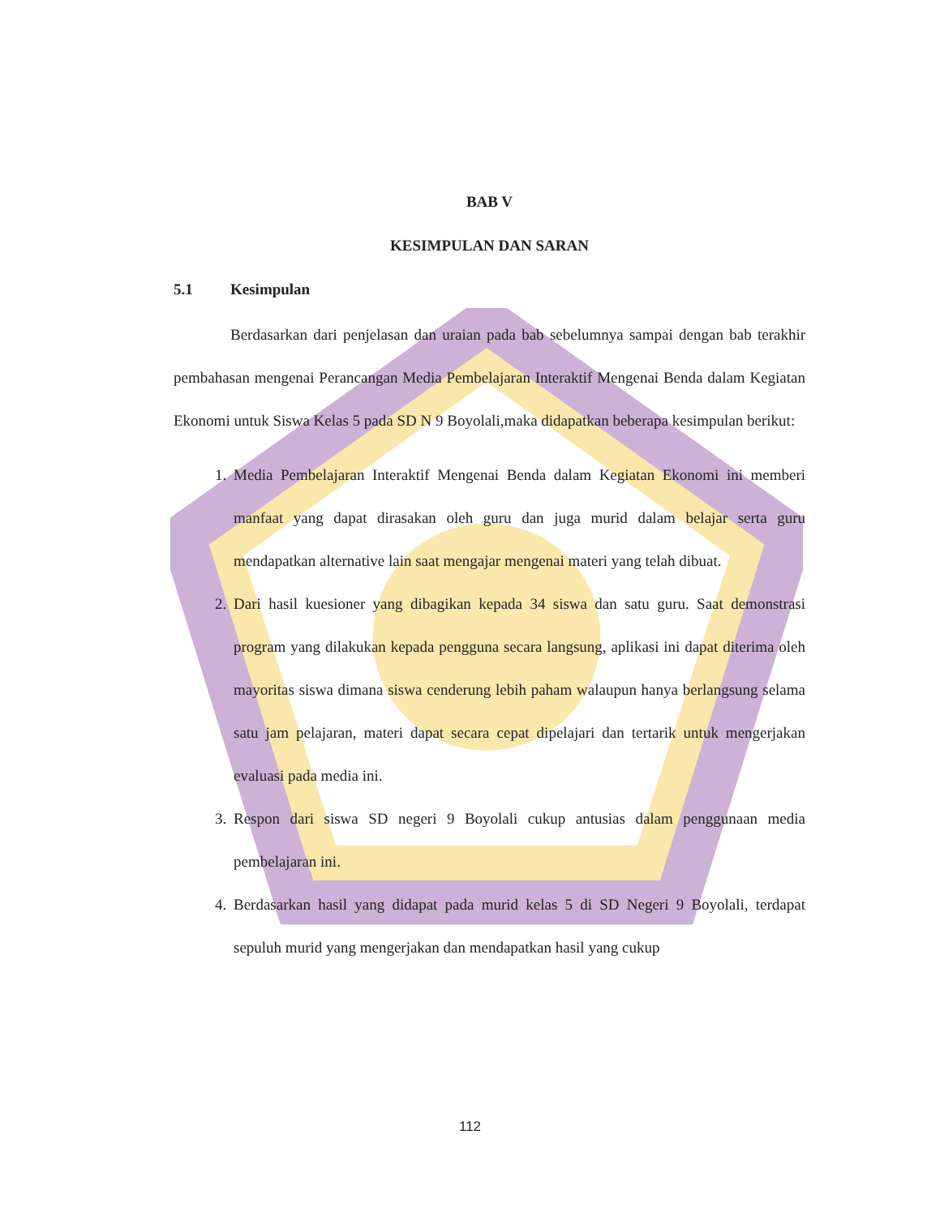BAB V
KESIMPULAN DAN SARAN
5.1 Kesimpulan
Berdasarkan dari penjelasan dan uraian pada bab sebelumnya sampai dengan bab terakhir pembahasan mengenai Perancangan Media Pembelajaran Interaktif Mengenai Benda dalam Kegiatan Ekonomi untuk Siswa Kelas 5 pada SD N 9 Boyolali,maka didapatkan beberapa kesimpulan berikut:
1. Media Pembelajaran Interaktif Mengenai Benda dalam Kegiatan Ekonomi ini memberi manfaat yang dapat dirasakan oleh guru dan juga murid dalam belajar serta guru mendapatkan alternative lain saat mengajar mengenai materi yang telah dibuat.
2. Dari hasil kuesioner yang dibagikan kepada 34 siswa dan satu guru. Saat demonstrasi program yang dilakukan kepada pengguna secara langsung, aplikasi ini dapat diterima oleh mayoritas siswa dimana siswa cenderung lebih paham walaupun hanya berlangsung selama satu jam pelajaran, materi dapat secara cepat dipelajari dan tertarik untuk mengerjakan evaluasi pada media ini.
3. Respon dari siswa SD negeri 9 Boyolali cukup antusias dalam penggunaan media pembelajaran ini.
4. Berdasarkan hasil yang didapat pada murid kelas 5 di SD Negeri 9 Boyolali, terdapat sepuluh murid yang mengerjakan dan mendapatkan hasil yang cukup
112